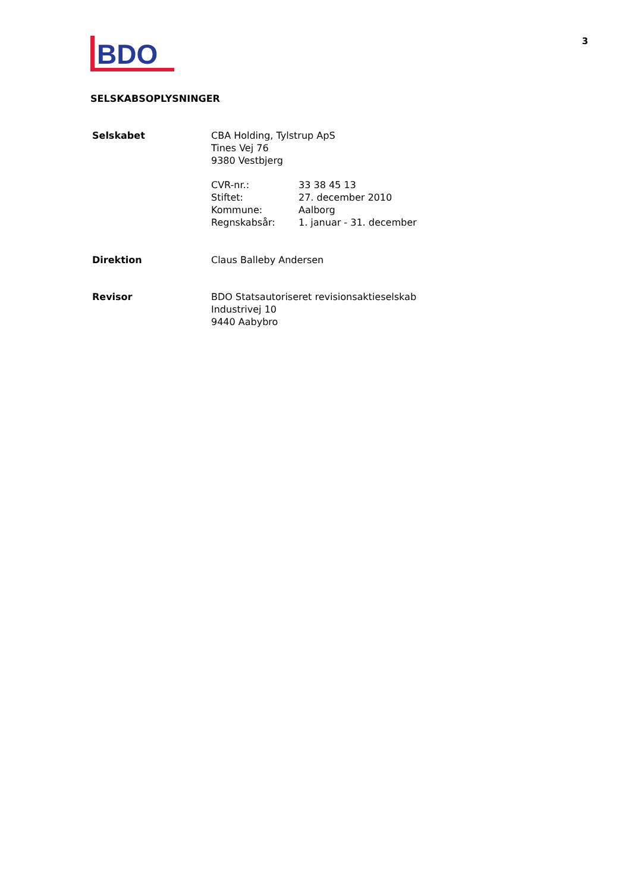BDO
3
SELSKABSOPLYSNINGER
Selskabet CBA Holding, Tylstrup ApS
Tines Vej 76
9380 Vestbjerg
| CVR-nr.: | 33 38 45 13 |
| Stiftet: | 27. december 2010 |
| Kommune: | Aalborg |
| Regnskabsår: | 1. januar - 31. december |
Direktion Claus Balleby Andersen
Revisor BDO Statsautoriseret revisionsaktieselskab
Industrivej 10
9440 Aabybro